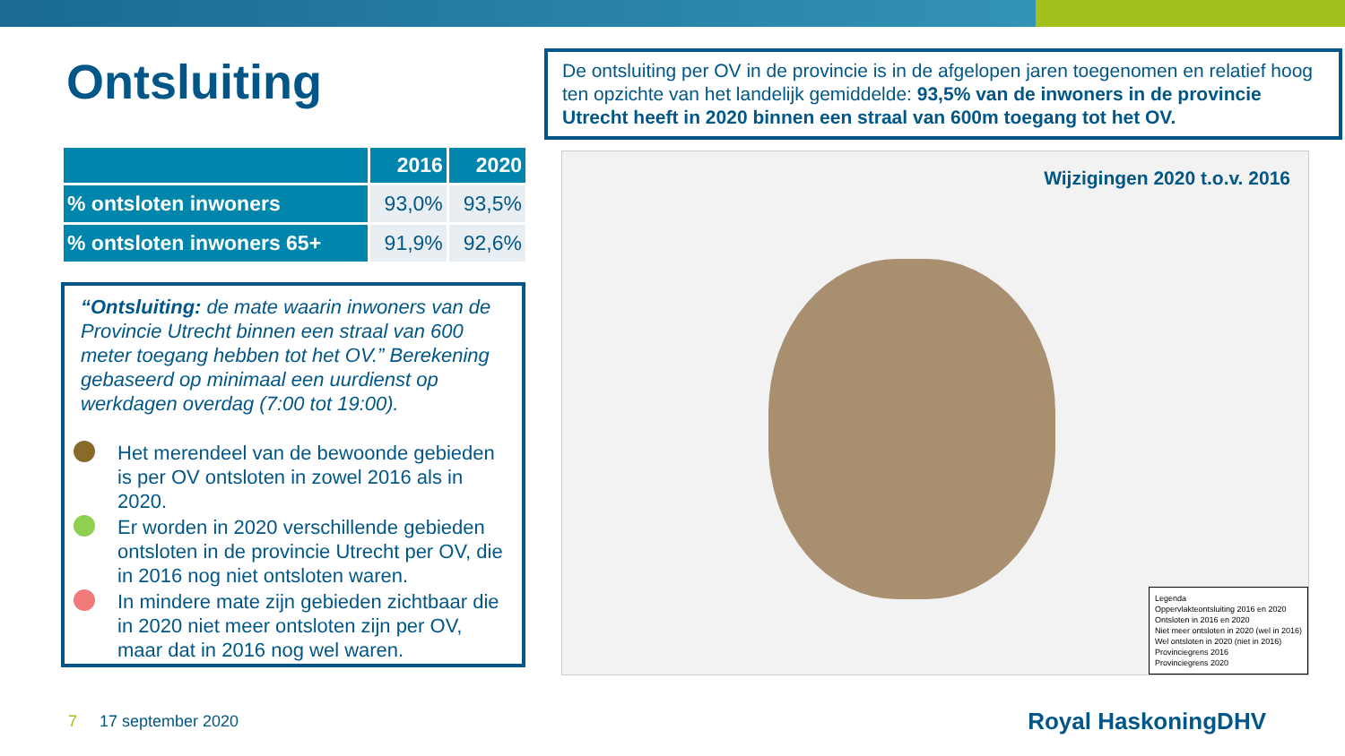Ontsluiting
| | 2016 | 2020 |
| --- | --- | --- |
| % ontsloten inwoners | 93,0% | 93,5% |
| % ontsloten inwoners 65+ | 91,9% | 92,6% |
“Ontsluiting: de mate waarin inwoners van de Provincie Utrecht binnen een straal van 600 meter toegang hebben tot het OV.” Berekening gebaseerd op minimaal een uurdienst op werkdagen overdag (7:00 tot 19:00).
Het merendeel van de bewoonde gebieden is per OV ontsloten in zowel 2016 als in 2020.
Er worden in 2020 verschillende gebieden ontsloten in de provincie Utrecht per OV, die in 2016 nog niet ontsloten waren.
In mindere mate zijn gebieden zichtbaar die in 2020 niet meer ontsloten zijn per OV, maar dat in 2016 nog wel waren.
De ontsluiting per OV in de provincie is in de afgelopen jaren toegenomen en relatief hoog ten opzichte van het landelijk gemiddelde: 93,5% van de inwoners in de provincie Utrecht heeft in 2020 binnen een straal van 600m toegang tot het OV.
Wijzigingen 2020 t.o.v. 2016
Legenda
Oppervlakteontsluiting 2016 en 2020
Ontsloten in 2016 en 2020
Niet meer ontsloten in 2020 (wel in 2016)
Wel ontsloten in 2020 (niet in 2016)
Provinciegrens 2016
Provinciegrens 2020
7 17 september 2020 Royal HaskoningDHV